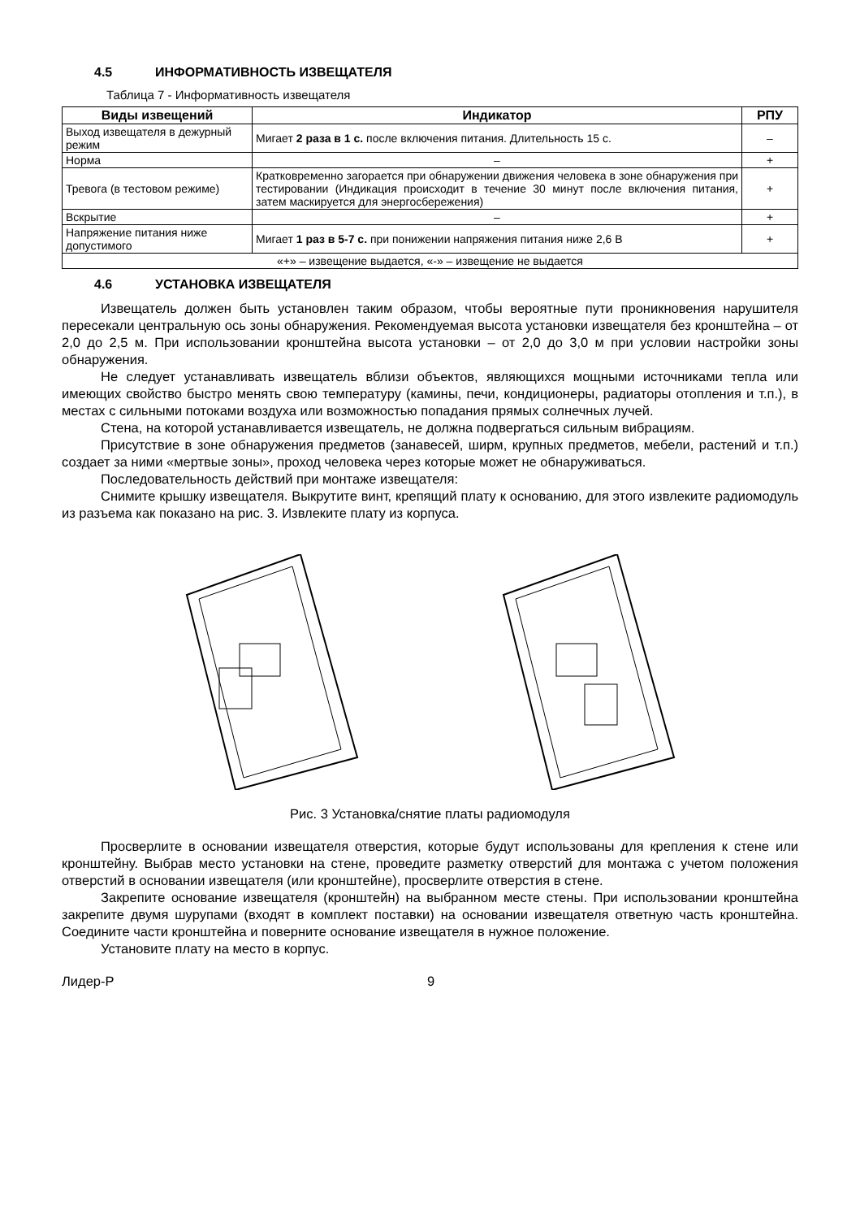4.5 ИНФОРМАТИВНОСТЬ ИЗВЕЩАТЕЛЯ
Таблица 7 - Информативность извещателя
| Виды извещений | Индикатор | РПУ |
| --- | --- | --- |
| Выход извещателя в дежурный режим | Мигает 2 раза в 1 с. после включения питания. Длительность 15 с. | – |
| Норма | – | + |
| Тревога (в тестовом режиме) | Кратковременно загорается при обнаружении движения человека в зоне обнаружения при тестировании (Индикация происходит в течение 30 минут после включения питания, затем маскируется для энергосбережения) | + |
| Вскрытие | – | + |
| Напряжение питания ниже допустимого | Мигает 1 раз в 5-7 с. при понижении напряжения питания ниже 2,6 В | + |
| «+» – извещение выдается, «-» – извещение не выдается | | |
4.6 УСТАНОВКА ИЗВЕЩАТЕЛЯ
Извещатель должен быть установлен таким образом, чтобы вероятные пути проникновения нарушителя пересекали центральную ось зоны обнаружения. Рекомендуемая высота установки извещателя без кронштейна – от 2,0 до 2,5 м. При использовании кронштейна высота установки – от 2,0 до 3,0 м при условии настройки зоны обнаружения.
Не следует устанавливать извещатель вблизи объектов, являющихся мощными источниками тепла или имеющих свойство быстро менять свою температуру (камины, печи, кондиционеры, радиаторы отопления и т.п.), в местах с сильными потоками воздуха или возможностью попадания прямых солнечных лучей.
Стена, на которой устанавливается извещатель, не должна подвергаться сильным вибрациям.
Присутствие в зоне обнаружения предметов (занавесей, ширм, крупных предметов, мебели, растений и т.п.) создает за ними «мертвые зоны», проход человека через которые может не обнаруживаться.
Последовательность действий при монтаже извещателя:
Снимите крышку извещателя. Выкрутите винт, крепящий плату к основанию, для этого извлеките радиомодуль из разъема как показано на рис. 3. Извлеките плату из корпуса.
Рис. 3 Установка/снятие платы радиомодуля
Просверлите в основании извещателя отверстия, которые будут использованы для крепления к стене или кронштейну. Выбрав место установки на стене, проведите разметку отверстий для монтажа с учетом положения отверстий в основании извещателя (или кронштейне), просверлите отверстия в стене.
Закрепите основание извещателя (кронштейн) на выбранном месте стены. При использовании кронштейна закрепите двумя шурупами (входят в комплект поставки) на основании извещателя ответную часть кронштейна. Соедините части кронштейна и поверните основание извещателя в нужное положение.
Установите плату на место в корпус.
Лидер-Р 9